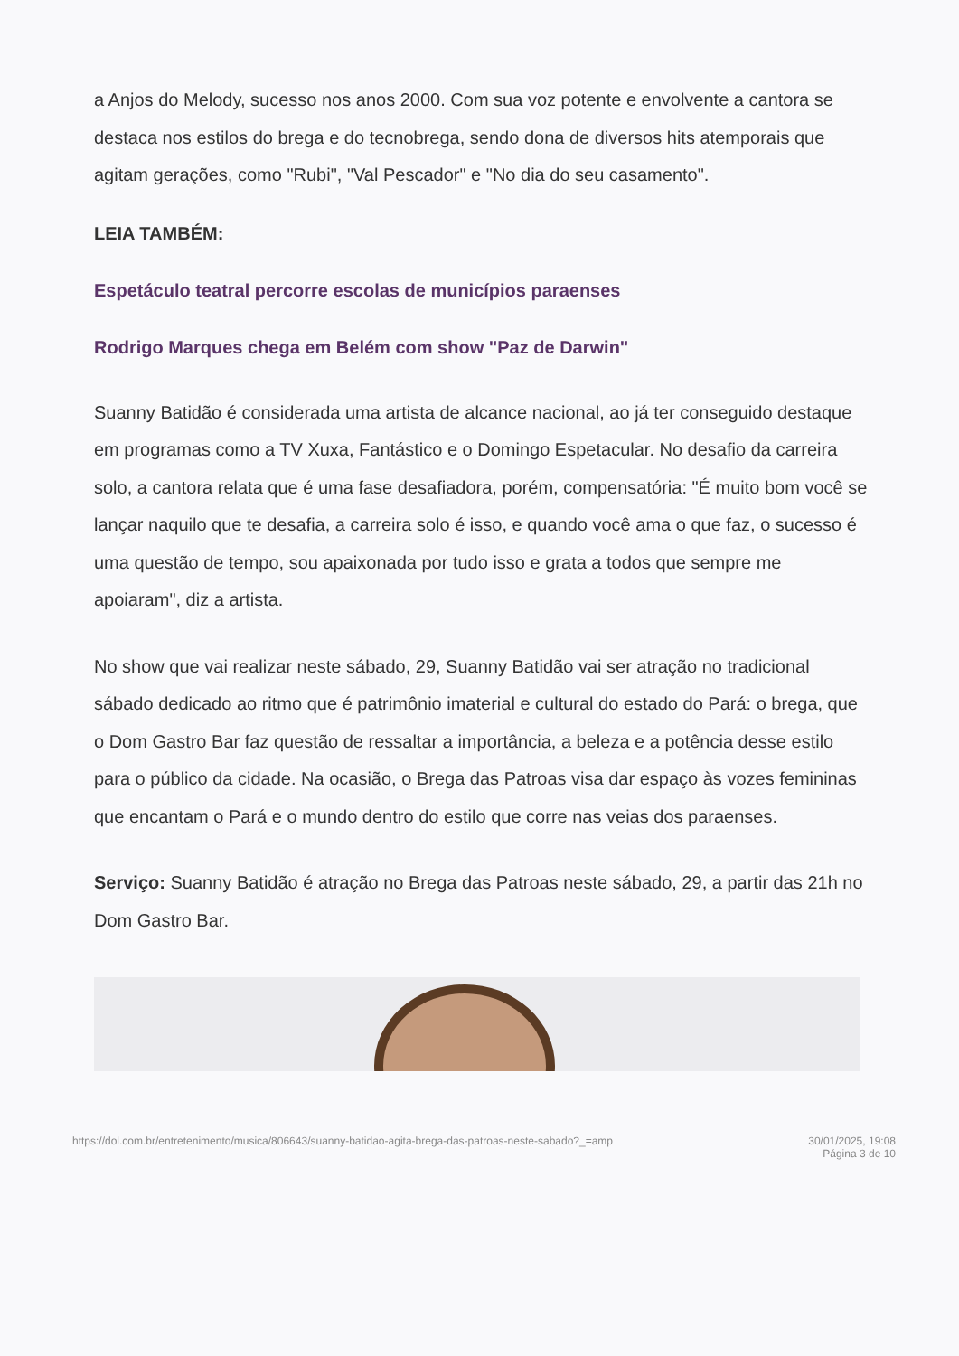a Anjos do Melody, sucesso nos anos 2000. Com sua voz potente e envolvente a cantora se destaca nos estilos do brega e do tecnobrega, sendo dona de diversos hits atemporais que agitam gerações, como "Rubi", "Val Pescador" e "No dia do seu casamento".
LEIA TAMBÉM:
Espetáculo teatral percorre escolas de municípios paraenses
Rodrigo Marques chega em Belém com show "Paz de Darwin"
Suanny Batidão é considerada uma artista de alcance nacional, ao já ter conseguido destaque em programas como a TV Xuxa, Fantástico e o Domingo Espetacular. No desafio da carreira solo, a cantora relata que é uma fase desafiadora, porém, compensatória: "É muito bom você se lançar naquilo que te desafia, a carreira solo é isso, e quando você ama o que faz, o sucesso é uma questão de tempo, sou apaixonada por tudo isso e grata a todos que sempre me apoiaram", diz a artista.
No show que vai realizar neste sábado, 29, Suanny Batidão vai ser atração no tradicional sábado dedicado ao ritmo que é patrimônio imaterial e cultural do estado do Pará: o brega, que o Dom Gastro Bar faz questão de ressaltar a importância, a beleza e a potência desse estilo para o público da cidade. Na ocasião, o Brega das Patroas visa dar espaço às vozes femininas que encantam o Pará e o mundo dentro do estilo que corre nas veias dos paraenses.
Serviço: Suanny Batidão é atração no Brega das Patroas neste sábado, 29, a partir das 21h no Dom Gastro Bar.
https://dol.com.br/entretenimento/musica/806643/suanny-batidao-agita-brega-das-patroas-neste-sabado?_=amp 30/01/2025, 19:08
Página 3 de 10